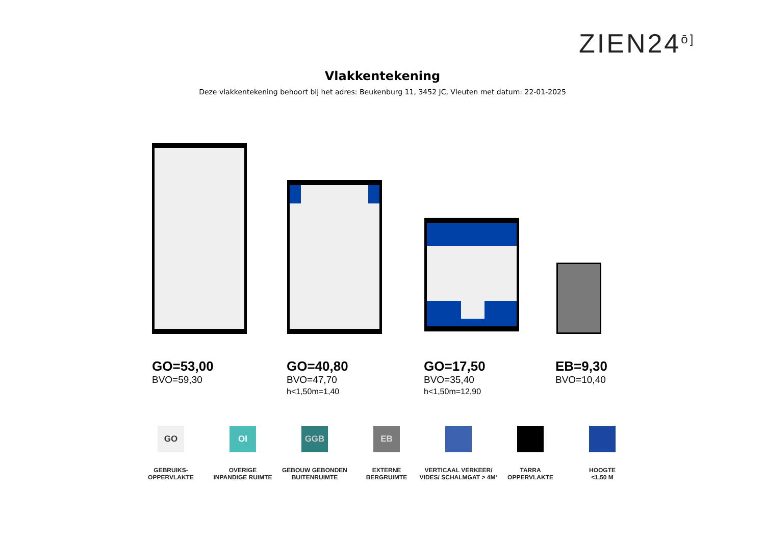ZIEN24<sup>ō]</sup>
Vlakkentekening
Deze vlakkentekening behoort bij het adres: Beukenburg 11, 3452 JC, Vleuten met datum: 22-01-2025
GO=53,00
BVO=59,30
GO=40,80
BVO=47,70
h<1,50m=1,40
GO=17,50
BVO=35,40
h<1,50m=12,90
EB=9,30
BVO=10,40
GO
GEBRUIKS-
OPPERVLAKTE
OI
OVERIGE
INPANDIGE RUIMTE
GGB
GEBOUW GEBONDEN
BUITENRUIMTE
EB
EXTERNE
BERGRUIMTE
VERTICAAL VERKEER/
VIDES/ SCHALMGAT > 4M²
TARRA
OPPERVLAKTE
HOOGTE
<1,50 M